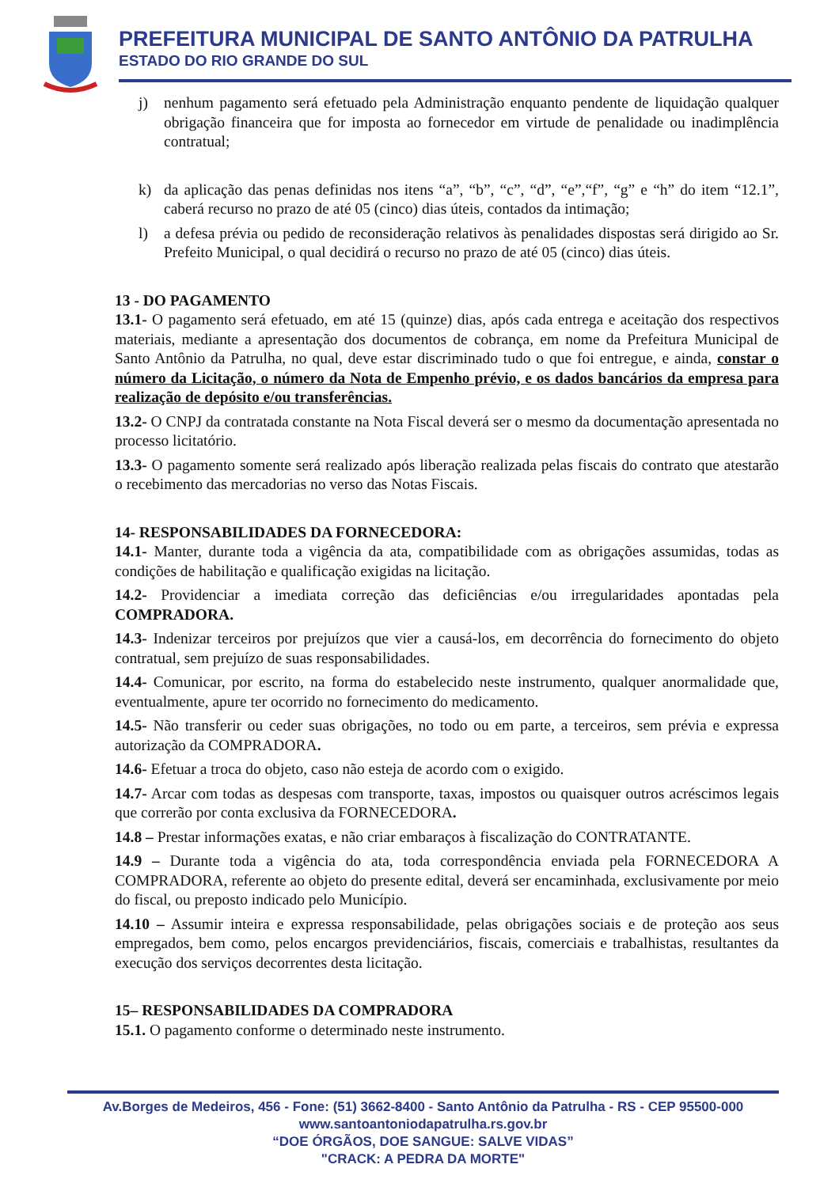PREFEITURA MUNICIPAL DE SANTO ANTÔNIO DA PATRULHA
ESTADO DO RIO GRANDE DO SUL
j) nenhum pagamento será efetuado pela Administração enquanto pendente de liquidação qualquer obrigação financeira que for imposta ao fornecedor em virtude de penalidade ou inadimplência contratual;
k) da aplicação das penas definidas nos itens “a”, “b”, “c”, “d”, “e”,“f”, “g” e “h” do item “12.1”, caberá recurso no prazo de até 05 (cinco) dias úteis, contados da intimação;
l) a defesa prévia ou pedido de reconsideração relativos às penalidades dispostas será dirigido ao Sr. Prefeito Municipal, o qual decidirá o recurso no prazo de até 05 (cinco) dias úteis.
13 - DO PAGAMENTO
13.1- O pagamento será efetuado, em até 15 (quinze) dias, após cada entrega e aceitação dos respectivos materiais, mediante a apresentação dos documentos de cobrança, em nome da Prefeitura Municipal de Santo Antônio da Patrulha, no qual, deve estar discriminado tudo o que foi entregue, e ainda, constar o número da Licitação, o número da Nota de Empenho prévio, e os dados bancários da empresa para realização de depósito e/ou transferências.
13.2- O CNPJ da contratada constante na Nota Fiscal deverá ser o mesmo da documentação apresentada no processo licitatório.
13.3- O pagamento somente será realizado após liberação realizada pelas fiscais do contrato que atestarão o recebimento das mercadorias no verso das Notas Fiscais.
14- RESPONSABILIDADES DA FORNECEDORA:
14.1- Manter, durante toda a vigência da ata, compatibilidade com as obrigações assumidas, todas as condições de habilitação e qualificação exigidas na licitação.
14.2- Providenciar a imediata correção das deficiências e/ou irregularidades apontadas pela COMPRADORA.
14.3- Indenizar terceiros por prejuízos que vier a causá-los, em decorrência do fornecimento do objeto contratual, sem prejuízo de suas responsabilidades.
14.4- Comunicar, por escrito, na forma do estabelecido neste instrumento, qualquer anormalidade que, eventualmente, apure ter ocorrido no fornecimento do medicamento.
14.5- Não transferir ou ceder suas obrigações, no todo ou em parte, a terceiros, sem prévia e expressa autorização da COMPRADORA.
14.6- Efetuar a troca do objeto, caso não esteja de acordo com o exigido.
14.7- Arcar com todas as despesas com transporte, taxas, impostos ou quaisquer outros acréscimos legais que correrão por conta exclusiva da FORNECEDORA.
14.8 – Prestar informações exatas, e não criar embaraços à fiscalização do CONTRATANTE.
14.9 – Durante toda a vigência do ata, toda correspondência enviada pela FORNECEDORA A COMPRADORA, referente ao objeto do presente edital, deverá ser encaminhada, exclusivamente por meio do fiscal, ou preposto indicado pelo Município.
14.10 – Assumir inteira e expressa responsabilidade, pelas obrigações sociais e de proteção aos seus empregados, bem como, pelos encargos previdenciários, fiscais, comerciais e trabalhistas, resultantes da execução dos serviços decorrentes desta licitação.
15– RESPONSABILIDADES DA COMPRADORA
15.1. O pagamento conforme o determinado neste instrumento.
Av.Borges de Medeiros, 456 - Fone: (51) 3662-8400 - Santo Antônio da Patrulha - RS - CEP 95500-000
www.santoantoniodapatrulha.rs.gov.br
“DOE ÓRGÃOS, DOE SANGUE: SALVE VIDAS”
"CRACK: A PEDRA DA MORTE"